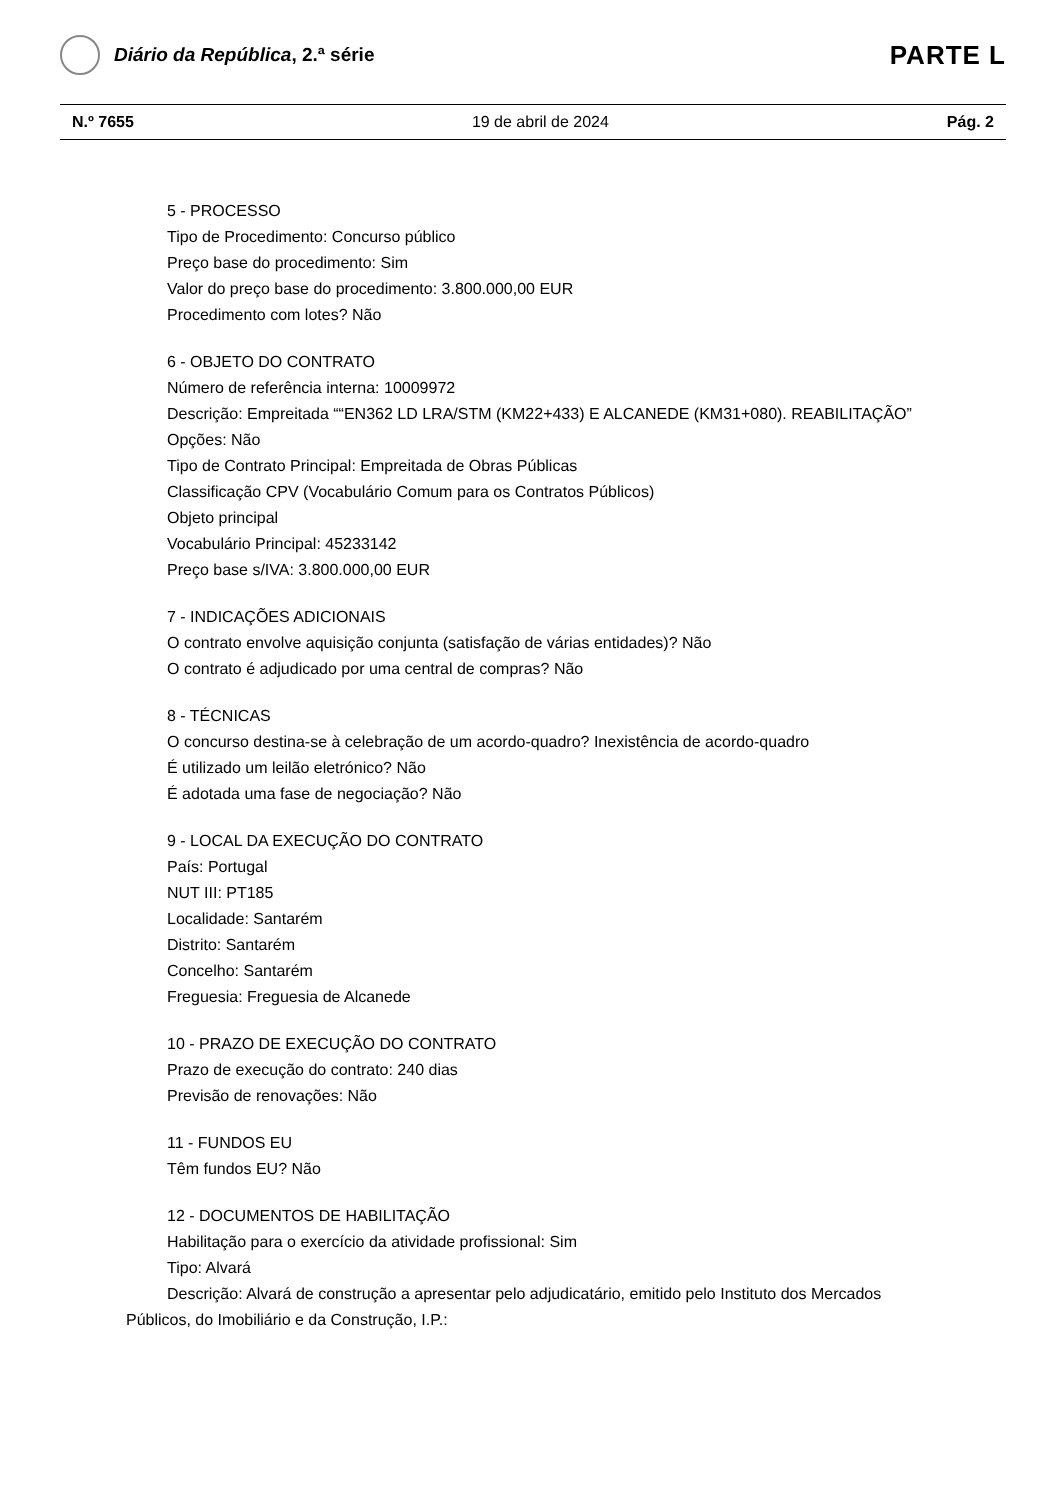Diário da República, 2.ª série
PARTE L
N.º 7655 19 de abril de 2024 Pág. 2
5 - PROCESSO
Tipo de Procedimento: Concurso público
Preço base do procedimento: Sim
Valor do preço base do procedimento: 3.800.000,00 EUR
Procedimento com lotes? Não
6 - OBJETO DO CONTRATO
Número de referência interna: 10009972
Descrição: Empreitada ““EN362 LD LRA/STM (KM22+433) E ALCANEDE (KM31+080). REABILITAÇÃO”
Opções: Não
Tipo de Contrato Principal: Empreitada de Obras Públicas
Classificação CPV (Vocabulário Comum para os Contratos Públicos)
Objeto principal
Vocabulário Principal: 45233142
Preço base s/IVA: 3.800.000,00 EUR
7 - INDICAÇÕES ADICIONAIS
O contrato envolve aquisição conjunta (satisfação de várias entidades)? Não
O contrato é adjudicado por uma central de compras? Não
8 - TÉCNICAS
O concurso destina-se à celebração de um acordo-quadro? Inexistência de acordo-quadro
É utilizado um leilão eletrónico? Não
É adotada uma fase de negociação? Não
9 - LOCAL DA EXECUÇÃO DO CONTRATO
País: Portugal
NUT III: PT185
Localidade: Santarém
Distrito: Santarém
Concelho: Santarém
Freguesia: Freguesia de Alcanede
10 - PRAZO DE EXECUÇÃO DO CONTRATO
Prazo de execução do contrato: 240 dias
Previsão de renovações: Não
11 - FUNDOS EU
Têm fundos EU? Não
12 - DOCUMENTOS DE HABILITAÇÃO
Habilitação para o exercício da atividade profissional: Sim
Tipo: Alvará
Descrição: Alvará de construção a apresentar pelo adjudicatário, emitido pelo Instituto dos Mercados Públicos, do Imobiliário e da Construção, I.P.: